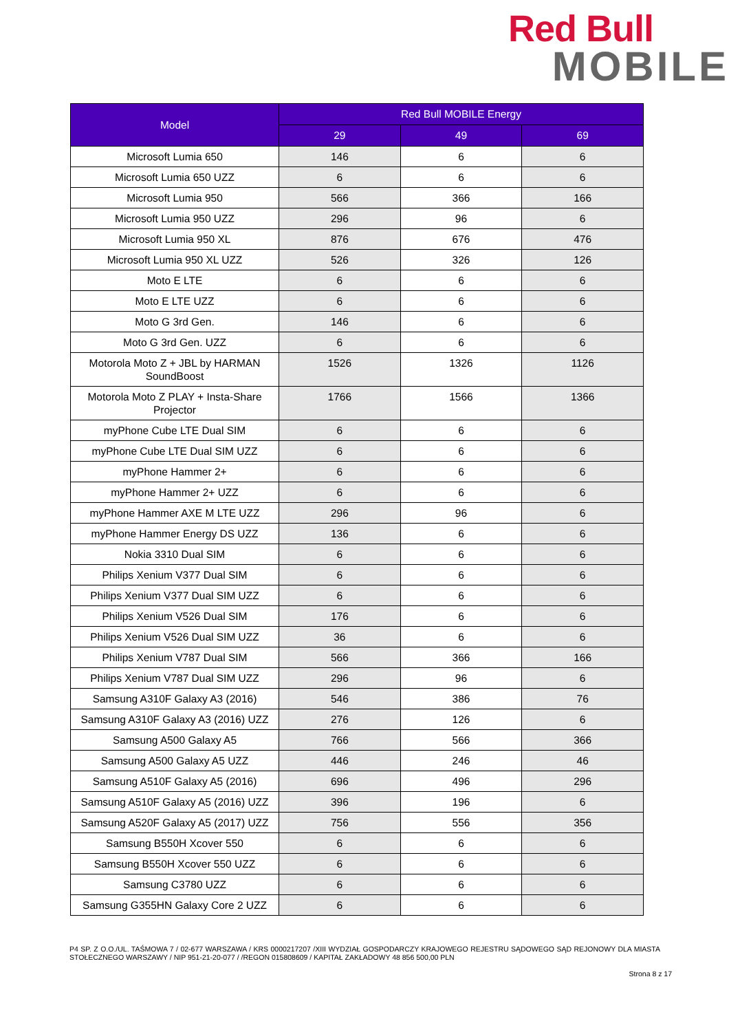Red Bull
MOBILE
| Model | Red Bull MOBILE Energy | | |
| --- | --- | --- | --- |
| | 29 | 49 | 69 |
| Microsoft Lumia 650 | 146 | 6 | 6 |
| Microsoft Lumia 650 UZZ | 6 | 6 | 6 |
| Microsoft Lumia 950 | 566 | 366 | 166 |
| Microsoft Lumia 950 UZZ | 296 | 96 | 6 |
| Microsoft Lumia 950 XL | 876 | 676 | 476 |
| Microsoft Lumia 950 XL UZZ | 526 | 326 | 126 |
| Moto E LTE | 6 | 6 | 6 |
| Moto E LTE UZZ | 6 | 6 | 6 |
| Moto G 3rd Gen. | 146 | 6 | 6 |
| Moto G 3rd Gen. UZZ | 6 | 6 | 6 |
| Motorola Moto Z + JBL by HARMAN SoundBoost | 1526 | 1326 | 1126 |
| Motorola Moto Z PLAY + Insta-Share Projector | 1766 | 1566 | 1366 |
| myPhone Cube LTE Dual SIM | 6 | 6 | 6 |
| myPhone Cube LTE Dual SIM UZZ | 6 | 6 | 6 |
| myPhone Hammer 2+ | 6 | 6 | 6 |
| myPhone Hammer 2+ UZZ | 6 | 6 | 6 |
| myPhone Hammer AXE M LTE UZZ | 296 | 96 | 6 |
| myPhone Hammer Energy DS UZZ | 136 | 6 | 6 |
| Nokia 3310 Dual SIM | 6 | 6 | 6 |
| Philips Xenium V377 Dual SIM | 6 | 6 | 6 |
| Philips Xenium V377 Dual SIM UZZ | 6 | 6 | 6 |
| Philips Xenium V526 Dual SIM | 176 | 6 | 6 |
| Philips Xenium V526 Dual SIM UZZ | 36 | 6 | 6 |
| Philips Xenium V787 Dual SIM | 566 | 366 | 166 |
| Philips Xenium V787 Dual SIM UZZ | 296 | 96 | 6 |
| Samsung A310F Galaxy A3 (2016) | 546 | 386 | 76 |
| Samsung A310F Galaxy A3 (2016) UZZ | 276 | 126 | 6 |
| Samsung A500 Galaxy A5 | 766 | 566 | 366 |
| Samsung A500 Galaxy A5 UZZ | 446 | 246 | 46 |
| Samsung A510F Galaxy A5 (2016) | 696 | 496 | 296 |
| Samsung A510F Galaxy A5 (2016) UZZ | 396 | 196 | 6 |
| Samsung A520F Galaxy A5 (2017) UZZ | 756 | 556 | 356 |
| Samsung B550H Xcover 550 | 6 | 6 | 6 |
| Samsung B550H Xcover 550 UZZ | 6 | 6 | 6 |
| Samsung C3780 UZZ | 6 | 6 | 6 |
| Samsung G355HN Galaxy Core 2 UZZ | 6 | 6 | 6 |
P4 SP. Z O.O./UL. TAŚMOWA 7 / 02-677 WARSZAWA / KRS 0000217207 /XIII WYDZIAŁ GOSPODARCZY KRAJOWEGO REJESTRU SĄDOWEGO SĄD REJONOWY DLA MIASTA STOŁECZNEGO WARSZAWY / NIP 951-21-20-077 / /REGON 015808609 / KAPITAŁ ZAKŁADOWY 48 856 500,00 PLN
Strona 8 z 17